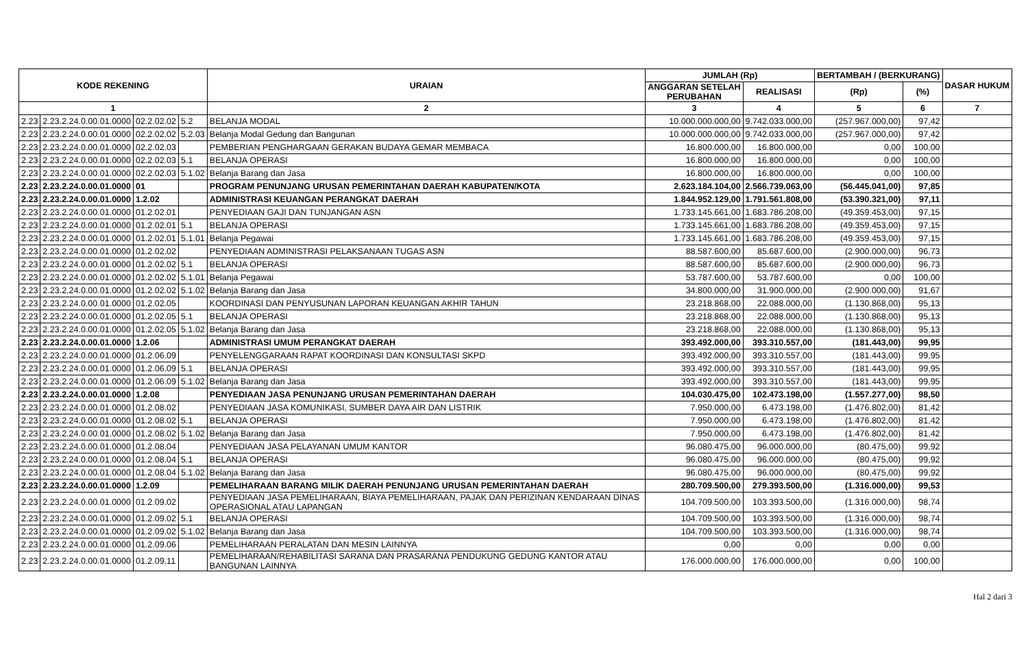| KODE REKENING | | | | URAIAN | JUMLAH (Rp) | | BERTAMBAH / (BERKURANG) | | DASAR HUKUM |
| --- | --- | --- | --- | --- | --- | --- | --- | --- | --- |
| | | | | | ANGGARAN SETELAH PERUBAHAN | REALISASI | (Rp) | (%) | |
| 1 | | | | 2 | 3 | 4 | 5 | 6 | 7 |
| 2.23 | 2.23.2.24.0.00.01.0000 | 02.2.02.02 | 5.2 | BELANJA MODAL | 10.000.000.000,00 | 9.742.033.000,00 | (257.967.000,00) | 97,42 | |
| 2.23 | 2.23.2.24.0.00.01.0000 | 02.2.02.02 | 5.2.03 | Belanja Modal Gedung dan Bangunan | 10.000.000.000,00 | 9.742.033.000,00 | (257.967.000,00) | 97,42 | |
| 2.23 | 2.23.2.24.0.00.01.0000 | 02.2.02.03 | | PEMBERIAN PENGHARGAAN GERAKAN BUDAYA GEMAR MEMBACA | 16.800.000,00 | 16.800.000,00 | 0,00 | 100,00 | |
| 2.23 | 2.23.2.24.0.00.01.0000 | 02.2.02.03 | 5.1 | BELANJA OPERASI | 16.800.000,00 | 16.800.000,00 | 0,00 | 100,00 | |
| 2.23 | 2.23.2.24.0.00.01.0000 | 02.2.02.03 | 5.1.02 | Belanja Barang dan Jasa | 16.800.000,00 | 16.800.000,00 | 0,00 | 100,00 | |
| 2.23 | 2.23.2.24.0.00.01.0000 | 01 | | PROGRAM PENUNJANG URUSAN PEMERINTAHAN DAERAH KABUPATEN/KOTA | 2.623.184.104,00 | 2.566.739.063,00 | (56.445.041,00) | 97,85 | |
| 2.23 | 2.23.2.24.0.00.01.0000 | 1.2.02 | | ADMINISTRASI KEUANGAN PERANGKAT DAERAH | 1.844.952.129,00 | 1.791.561.808,00 | (53.390.321,00) | 97,11 | |
| 2.23 | 2.23.2.24.0.00.01.0000 | 01.2.02.01 | | PENYEDIAAN GAJI DAN TUNJANGAN ASN | 1.733.145.661,00 | 1.683.786.208,00 | (49.359.453,00) | 97,15 | |
| 2.23 | 2.23.2.24.0.00.01.0000 | 01.2.02.01 | 5.1 | BELANJA OPERASI | 1.733.145.661,00 | 1.683.786.208,00 | (49.359.453,00) | 97,15 | |
| 2.23 | 2.23.2.24.0.00.01.0000 | 01.2.02.01 | 5.1.01 | Belanja Pegawai | 1.733.145.661,00 | 1.683.786.208,00 | (49.359.453,00) | 97,15 | |
| 2.23 | 2.23.2.24.0.00.01.0000 | 01.2.02.02 | | PENYEDIAAN ADMINISTRASI PELAKSANAAN TUGAS ASN | 88.587.600,00 | 85.687.600,00 | (2.900.000,00) | 96,73 | |
| 2.23 | 2.23.2.24.0.00.01.0000 | 01.2.02.02 | 5.1 | BELANJA OPERASI | 88.587.600,00 | 85.687.600,00 | (2.900.000,00) | 96,73 | |
| 2.23 | 2.23.2.24.0.00.01.0000 | 01.2.02.02 | 5.1.01 | Belanja Pegawai | 53.787.600,00 | 53.787.600,00 | 0,00 | 100,00 | |
| 2.23 | 2.23.2.24.0.00.01.0000 | 01.2.02.02 | 5.1.02 | Belanja Barang dan Jasa | 34.800.000,00 | 31.900.000,00 | (2.900.000,00) | 91,67 | |
| 2.23 | 2.23.2.24.0.00.01.0000 | 01.2.02.05 | | KOORDINASI DAN PENYUSUNAN LAPORAN KEUANGAN AKHIR TAHUN | 23.218.868,00 | 22.088.000,00 | (1.130.868,00) | 95,13 | |
| 2.23 | 2.23.2.24.0.00.01.0000 | 01.2.02.05 | 5.1 | BELANJA OPERASI | 23.218.868,00 | 22.088.000,00 | (1.130.868,00) | 95,13 | |
| 2.23 | 2.23.2.24.0.00.01.0000 | 01.2.02.05 | 5.1.02 | Belanja Barang dan Jasa | 23.218.868,00 | 22.088.000,00 | (1.130.868,00) | 95,13 | |
| 2.23 | 2.23.2.24.0.00.01.0000 | 1.2.06 | | ADMINISTRASI UMUM PERANGKAT DAERAH | 393.492.000,00 | 393.310.557,00 | (181.443,00) | 99,95 | |
| 2.23 | 2.23.2.24.0.00.01.0000 | 01.2.06.09 | | PENYELENGGARAAN RAPAT KOORDINASI DAN KONSULTASI SKPD | 393.492.000,00 | 393.310.557,00 | (181.443,00) | 99,95 | |
| 2.23 | 2.23.2.24.0.00.01.0000 | 01.2.06.09 | 5.1 | BELANJA OPERASI | 393.492.000,00 | 393.310.557,00 | (181.443,00) | 99,95 | |
| 2.23 | 2.23.2.24.0.00.01.0000 | 01.2.06.09 | 5.1.02 | Belanja Barang dan Jasa | 393.492.000,00 | 393.310.557,00 | (181.443,00) | 99,95 | |
| 2.23 | 2.23.2.24.0.00.01.0000 | 1.2.08 | | PENYEDIAAN JASA PENUNJANG URUSAN PEMERINTAHAN DAERAH | 104.030.475,00 | 102.473.198,00 | (1.557.277,00) | 98,50 | |
| 2.23 | 2.23.2.24.0.00.01.0000 | 01.2.08.02 | | PENYEDIAAN JASA KOMUNIKASI, SUMBER DAYA AIR DAN LISTRIK | 7.950.000,00 | 6.473.198,00 | (1.476.802,00) | 81,42 | |
| 2.23 | 2.23.2.24.0.00.01.0000 | 01.2.08.02 | 5.1 | BELANJA OPERASI | 7.950.000,00 | 6.473.198,00 | (1.476.802,00) | 81,42 | |
| 2.23 | 2.23.2.24.0.00.01.0000 | 01.2.08.02 | 5.1.02 | Belanja Barang dan Jasa | 7.950.000,00 | 6.473.198,00 | (1.476.802,00) | 81,42 | |
| 2.23 | 2.23.2.24.0.00.01.0000 | 01.2.08.04 | | PENYEDIAAN JASA PELAYANAN UMUM KANTOR | 96.080.475,00 | 96.000.000,00 | (80.475,00) | 99,92 | |
| 2.23 | 2.23.2.24.0.00.01.0000 | 01.2.08.04 | 5.1 | BELANJA OPERASI | 96.080.475,00 | 96.000.000,00 | (80.475,00) | 99,92 | |
| 2.23 | 2.23.2.24.0.00.01.0000 | 01.2.08.04 | 5.1.02 | Belanja Barang dan Jasa | 96.080.475,00 | 96.000.000,00 | (80.475,00) | 99,92 | |
| 2.23 | 2.23.2.24.0.00.01.0000 | 1.2.09 | | PEMELIHARAAN BARANG MILIK DAERAH PENUNJANG URUSAN PEMERINTAHAN DAERAH | 280.709.500,00 | 279.393.500,00 | (1.316.000,00) | 99,53 | |
| 2.23 | 2.23.2.24.0.00.01.0000 | 01.2.09.02 | | PENYEDIAAN JASA PEMELIHARAAN, BIAYA PEMELIHARAAN, PAJAK DAN PERIZINAN KENDARAAN DINAS OPERASIONAL ATAU LAPANGAN | 104.709.500,00 | 103.393.500,00 | (1.316.000,00) | 98,74 | |
| 2.23 | 2.23.2.24.0.00.01.0000 | 01.2.09.02 | 5.1 | BELANJA OPERASI | 104.709.500,00 | 103.393.500,00 | (1.316.000,00) | 98,74 | |
| 2.23 | 2.23.2.24.0.00.01.0000 | 01.2.09.02 | 5.1.02 | Belanja Barang dan Jasa | 104.709.500,00 | 103.393.500,00 | (1.316.000,00) | 98,74 | |
| 2.23 | 2.23.2.24.0.00.01.0000 | 01.2.09.06 | | PEMELIHARAAN PERALATAN DAN MESIN LAINNYA | 0,00 | 0,00 | 0,00 | 0,00 | |
| 2.23 | 2.23.2.24.0.00.01.0000 | 01.2.09.11 | | PEMELIHARAAN/REHABILITASI SARANA DAN PRASARANA PENDUKUNG GEDUNG KANTOR ATAU BANGUNAN LAINNYA | 176.000.000,00 | 176.000.000,00 | 0,00 | 100,00 | |
Hal 2 dari 3